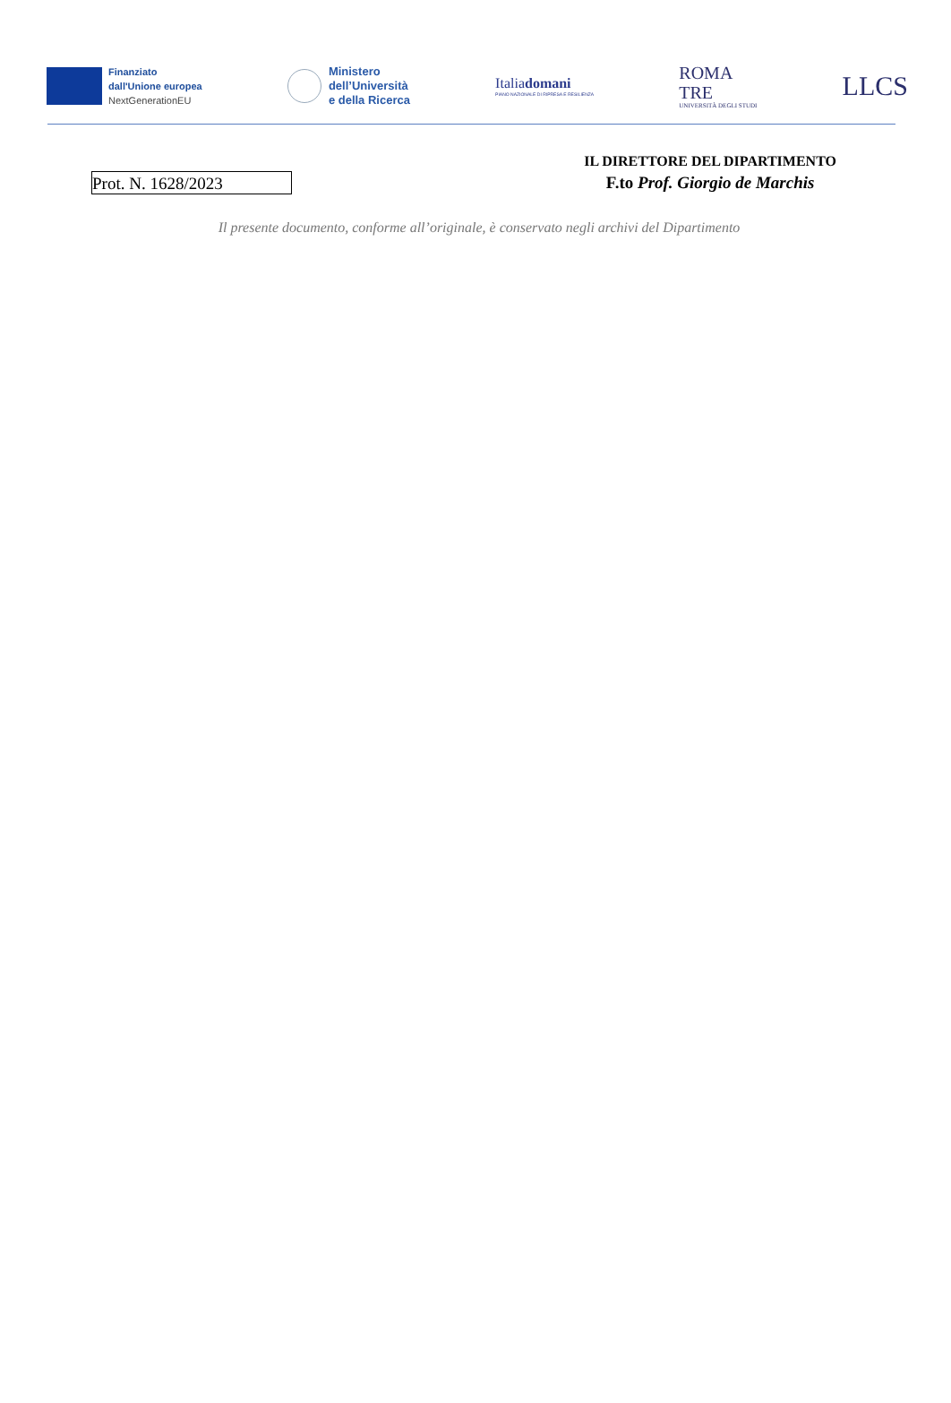Finanziato
dall'Unione europea
NextGenerationEU
Ministero
dell’Università
e della Ricerca
Italiadomani
PIANO NAZIONALE DI RIPRESA E RESILIENZA
ROMA
TRE
UNIVERSITÀ DEGLI STUDI
LLCS
Prot. N. 1628/2023
IL DIRETTORE DEL DIPARTIMENTO
F.to Prof. Giorgio de Marchis
Il presente documento, conforme all’originale, è conservato negli archivi del Dipartimento